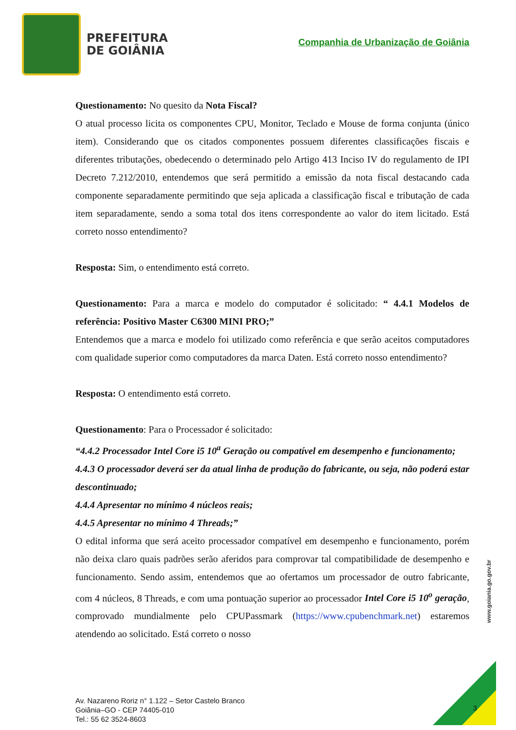PREFEITURA
DE GOIÂNIA
Companhia de Urbanização de Goiânia
Questionamento: No quesito da Nota Fiscal?
O atual processo licita os componentes CPU, Monitor, Teclado e Mouse de forma conjunta (único item). Considerando que os citados componentes possuem diferentes classificações fiscais e diferentes tributações, obedecendo o determinado pelo Artigo 413 Inciso IV do regulamento de IPI Decreto 7.212/2010, entendemos que será permitido a emissão da nota fiscal destacando cada componente separadamente permitindo que seja aplicada a classificação fiscal e tributação de cada item separadamente, sendo a soma total dos itens correspondente ao valor do item licitado. Está correto nosso entendimento?
Resposta: Sim, o entendimento está correto.
Questionamento: Para a marca e modelo do computador é solicitado: “ 4.4.1 Modelos de referência: Positivo Master C6300 MINI PRO;”
Entendemos que a marca e modelo foi utilizado como referência e que serão aceitos computadores com qualidade superior como computadores da marca Daten. Está correto nosso entendimento?
Resposta: O entendimento está correto.
Questionamento: Para o Processador é solicitado:
“4.4.2 Processador Intel Core i5 10<sup>a</sup> Geração ou compatível em desempenho e funcionamento;
4.4.3 O processador deverá ser da atual linha de produção do fabricante, ou seja, não poderá estar descontinuado;
4.4.4 Apresentar no mínimo 4 núcleos reais;
4.4.5 Apresentar no mínimo 4 Threads;”
O edital informa que será aceito processador compatível em desempenho e funcionamento, porém não deixa claro quais padrões serão aferidos para comprovar tal compatibilidade de desempenho e funcionamento. Sendo assim, entendemos que ao ofertamos um processador de outro fabricante, com 4 núcleos, 8 Threads, e com uma pontuação superior ao processador Intel Core i5 10<sup>o</sup> geração, comprovado mundialmente pelo CPUPassmark (https://www.cpubenchmark.net) estaremos atendendo ao solicitado. Está correto o nosso
www.goiania.go.gov.br
Av. Nazareno Roriz n° 1.122 – Setor Castelo Branco
Goiânia–GO - CEP 74405-010
Tel.: 55 62 3524-8603
3